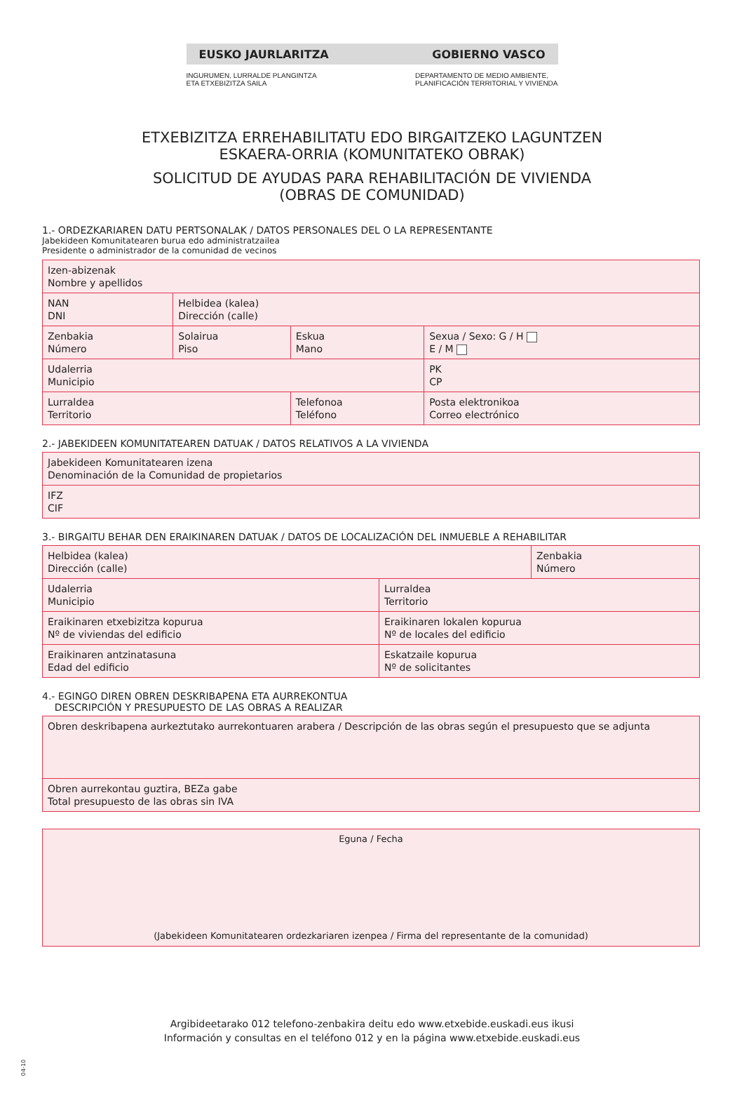EUSKO JAURLARITZA GOBIERNO VASCO
INGURUMEN, LURRALDE PLANGINTZA
ETA ETXEBIZITZA SAILA DEPARTAMENTO DE MEDIO AMBIENTE,
PLANIFICACIÓN TERRITORIAL Y VIVIENDA
ETXEBIZITZA ERREHABILITATU EDO BIRGAITZEKO LAGUNTZEN
ESKAERA-ORRIA (KOMUNITATEKO OBRAK)
SOLICITUD DE AYUDAS PARA REHABILITACIÓN DE VIVIENDA
(OBRAS DE COMUNIDAD)
1.- ORDEZKARIAREN DATU PERTSONALAK / DATOS PERSONALES DEL O LA REPRESENTANTE
Jabekideen Komunitatearen burua edo administratzailea
Presidente o administrador de la comunidad de vecinos
| Izen-abizenak Nombre y apellidos | | | | |
| NAN DNI | Helbidea (kalea) Dirección (calle) | | | |
| Zenbakia Número | Solairua Piso | Eskua Mano | Sexua / Sexo: G / H E / M | |
| Udalerria Municipio | | | PK CP | |
| Lurraldea Territorio | | Telefonoa Teléfono | | Posta elektronikoa Correo electrónico |
2.- JABEKIDEEN KOMUNITATEAREN DATUAK / DATOS RELATIVOS A LA VIVIENDA
| Jabekideen Komunitatearen izena Denominación de la Comunidad de propietarios |
| IFZ CIF |
3.- BIRGAITU BEHAR DEN ERAIKINAREN DATUAK / DATOS DE LOCALIZACIÓN DEL INMUEBLE A REHABILITAR
| Helbidea (kalea) Dirección (calle) | | Zenbakia Número |
| Udalerria Municipio | Lurraldea Territorio | |
| Eraikinaren etxebizitza kopurua Nº de viviendas del edificio | Eraikinaren lokalen kopurua Nº de locales del edificio | |
| Eraikinaren antzinatasuna Edad del edificio | Eskatzaile kopurua Nº de solicitantes | |
4.- EGINGO DIREN OBREN DESKRIBAPENA ETA AURREKONTUA
DESCRIPCIÓN Y PRESUPUESTO DE LAS OBRAS A REALIZAR
| Obren deskribapena aurkeztutako aurrekontuaren arabera / Descripción de las obras según el presupuesto que se adjunta |
| Obren aurrekontau guztira, BEZa gabe Total presupuesto de las obras sin IVA |
| Eguna / Fecha (Jabekideen Komunitatearen ordezkariaren izenpea / Firma del representante de la comunidad) |
Argibideetarako 012 telefono-zenbakira deitu edo www.etxebide.euskadi.eus ikusi
Información y consultas en el teléfono 012 y en la página www.etxebide.euskadi.eus
04-10